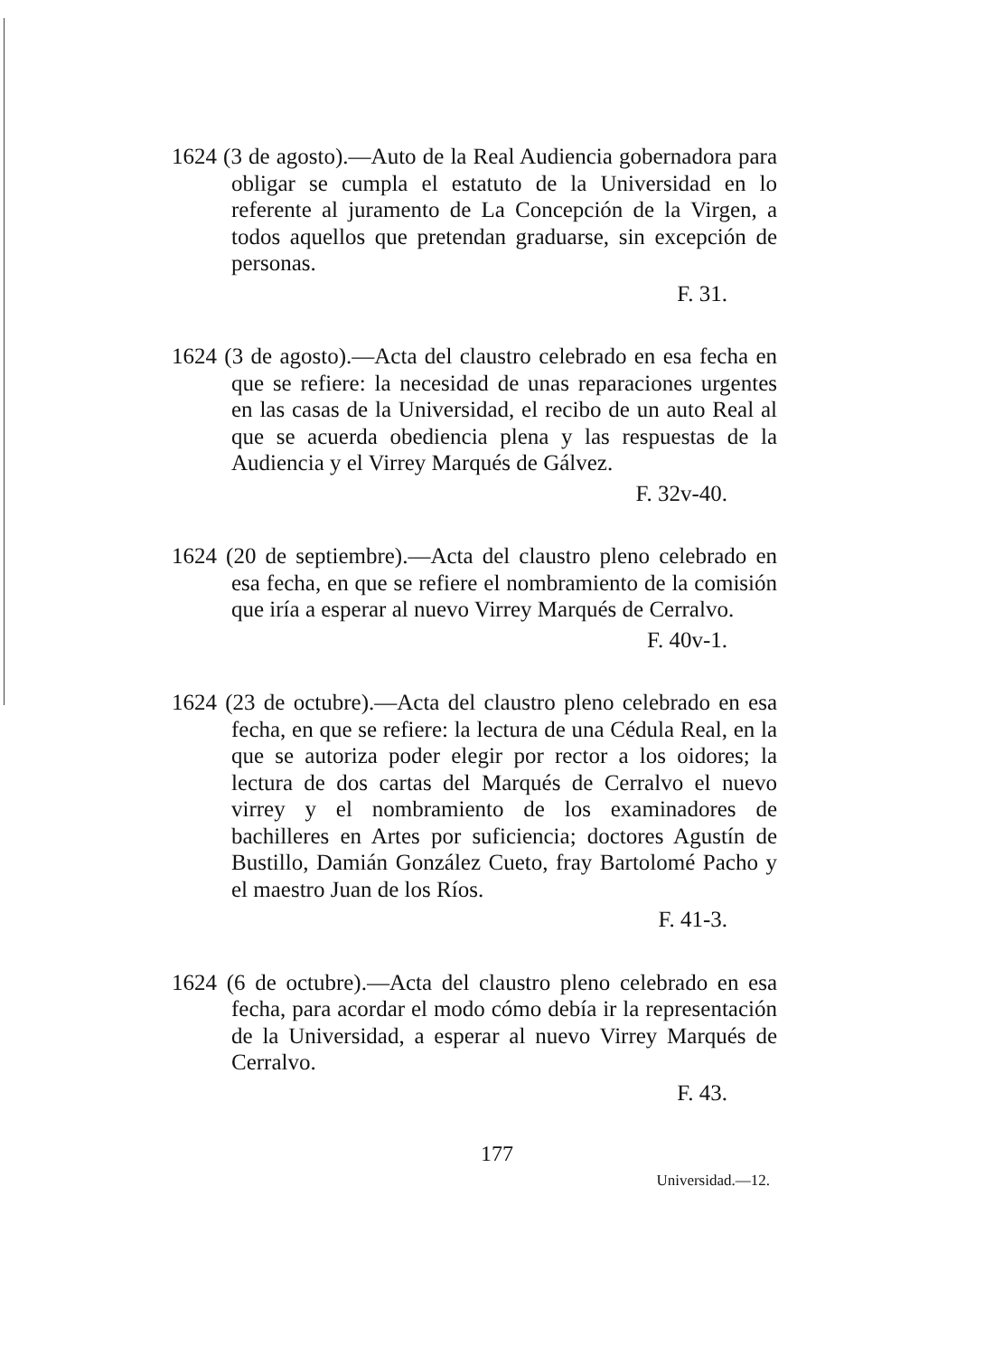1624 (3 de agosto).—Auto de la Real Audiencia gobernadora para obligar se cumpla el estatuto de la Universidad en lo referente al juramento de La Concepción de la Virgen, a todos aquellos que pretendan graduarse, sin excepción de personas.
F. 31.
1624 (3 de agosto).—Acta del claustro celebrado en esa fecha en que se refiere: la necesidad de unas reparaciones urgentes en las casas de la Universidad, el recibo de un auto Real al que se acuerda obediencia plena y las respuestas de la Audiencia y el Virrey Marqués de Gálvez.
F. 32v-40.
1624 (20 de septiembre).—Acta del claustro pleno celebrado en esa fecha, en que se refiere el nombramiento de la comisión que iría a esperar al nuevo Virrey Marqués de Cerralvo.
F. 40v-1.
1624 (23 de octubre).—Acta del claustro pleno celebrado en esa fecha, en que se refiere: la lectura de una Cédula Real, en la que se autoriza poder elegir por rector a los oidores; la lectura de dos cartas del Marqués de Cerralvo el nuevo virrey y el nombramiento de los examinadores de bachilleres en Artes por suficiencia; doctores Agustín de Bustillo, Damián González Cueto, fray Bartolomé Pacho y el maestro Juan de los Ríos.
F. 41-3.
1624 (6 de octubre).—Acta del claustro pleno celebrado en esa fecha, para acordar el modo cómo debía ir la representación de la Universidad, a esperar al nuevo Virrey Marqués de Cerralvo.
F. 43.
177
Universidad.—12.